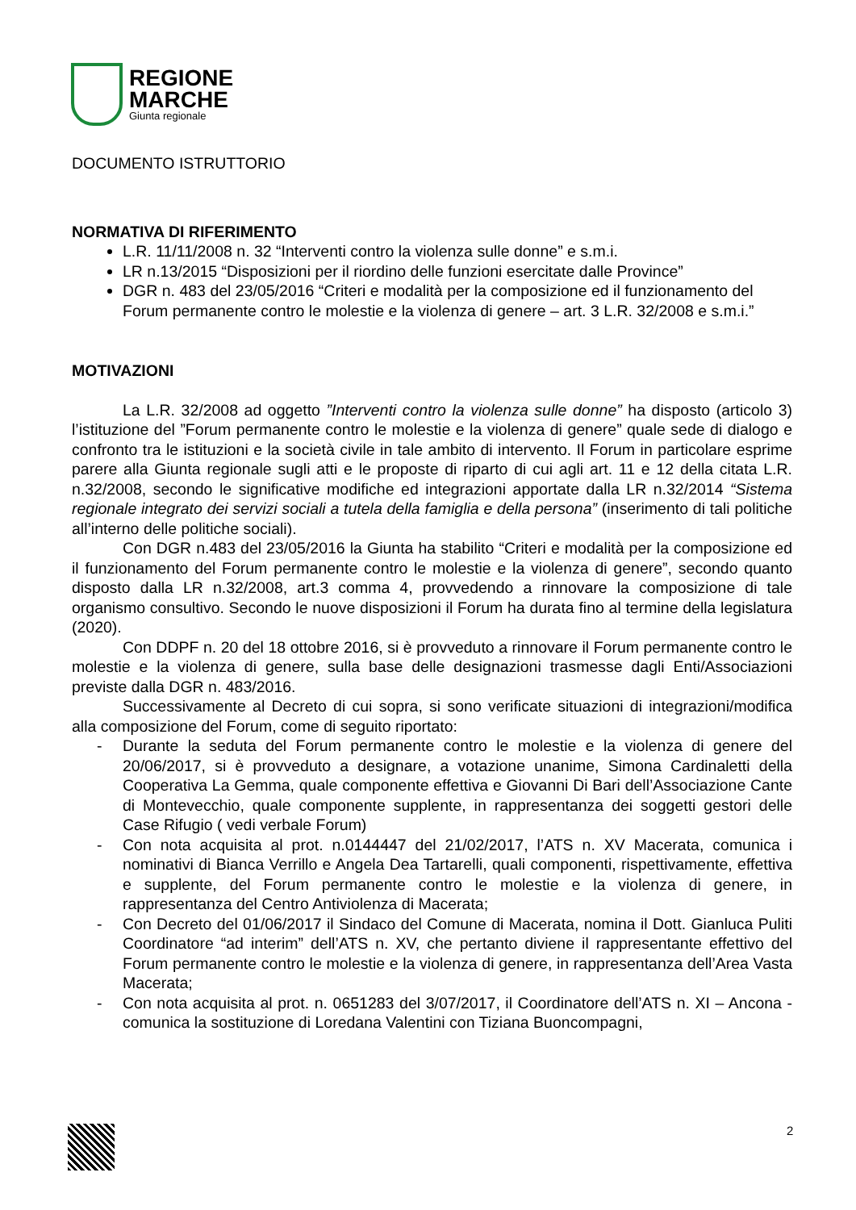REGIONE
MARCHE
Giunta regionale
DOCUMENTO ISTRUTTORIO
NORMATIVA DI RIFERIMENTO
L.R. 11/11/2008 n. 32 “Interventi contro la violenza sulle donne” e s.m.i.
LR n.13/2015 “Disposizioni per il riordino delle funzioni esercitate dalle Province”
DGR n. 483 del 23/05/2016 “Criteri e modalità per la composizione ed il funzionamento del Forum permanente contro le molestie e la violenza di genere – art. 3 L.R. 32/2008 e s.m.i.”
MOTIVAZIONI
La L.R. 32/2008 ad oggetto ”Interventi contro la violenza sulle donne” ha disposto (articolo 3) l’istituzione del ”Forum permanente contro le molestie e la violenza di genere” quale sede di dialogo e confronto tra le istituzioni e la società civile in tale ambito di intervento. Il Forum in particolare esprime parere alla Giunta regionale sugli atti e le proposte di riparto di cui agli art. 11 e 12 della citata L.R. n.32/2008, secondo le significative modifiche ed integrazioni apportate dalla LR n.32/2014 “Sistema regionale integrato dei servizi sociali a tutela della famiglia e della persona” (inserimento di tali politiche all’interno delle politiche sociali).
Con DGR n.483 del 23/05/2016 la Giunta ha stabilito “Criteri e modalità per la composizione ed il funzionamento del Forum permanente contro le molestie e la violenza di genere”, secondo quanto disposto dalla LR n.32/2008, art.3 comma 4, provvedendo a rinnovare la composizione di tale organismo consultivo. Secondo le nuove disposizioni il Forum ha durata fino al termine della legislatura (2020).
Con DDPF n. 20 del 18 ottobre 2016, si è provveduto a rinnovare il Forum permanente contro le molestie e la violenza di genere, sulla base delle designazioni trasmesse dagli Enti/Associazioni previste dalla DGR n. 483/2016.
Successivamente al Decreto di cui sopra, si sono verificate situazioni di integrazioni/modifica alla composizione del Forum, come di seguito riportato:
- Durante la seduta del Forum permanente contro le molestie e la violenza di genere del 20/06/2017, si è provveduto a designare, a votazione unanime, Simona Cardinaletti della Cooperativa La Gemma, quale componente effettiva e Giovanni Di Bari dell’Associazione Cante di Montevecchio, quale componente supplente, in rappresentanza dei soggetti gestori delle Case Rifugio ( vedi verbale Forum)
- Con nota acquisita al prot. n.0144447 del 21/02/2017, l’ATS n. XV Macerata, comunica i nominativi di Bianca Verrillo e Angela Dea Tartarelli, quali componenti, rispettivamente, effettiva e supplente, del Forum permanente contro le molestie e la violenza di genere, in rappresentanza del Centro Antiviolenza di Macerata;
- Con Decreto del 01/06/2017 il Sindaco del Comune di Macerata, nomina il Dott. Gianluca Puliti Coordinatore “ad interim” dell’ATS n. XV, che pertanto diviene il rappresentante effettivo del Forum permanente contro le molestie e la violenza di genere, in rappresentanza dell’Area Vasta Macerata;
- Con nota acquisita al prot. n. 0651283 del 3/07/2017, il Coordinatore dell’ATS n. XI – Ancona - comunica la sostituzione di Loredana Valentini con Tiziana Buoncompagni,
2